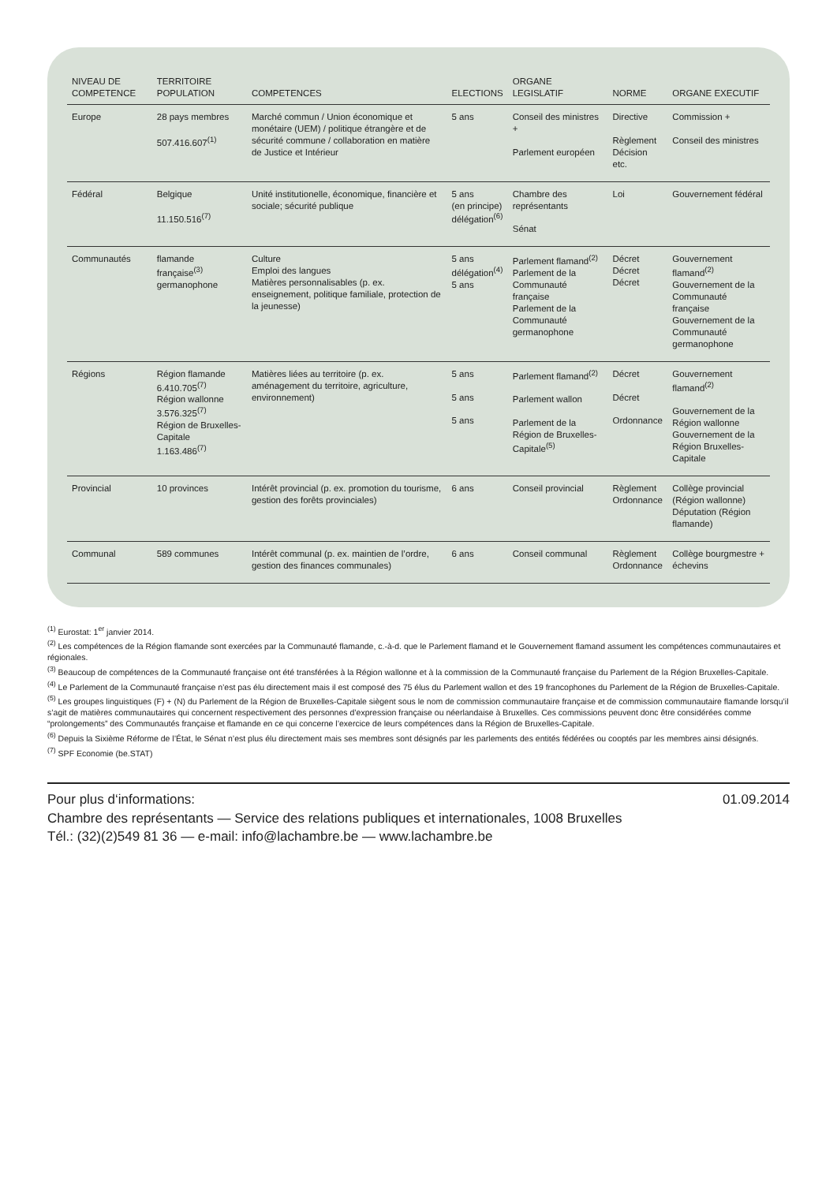| NIVEAU DE COMPETENCE | TERRITOIRE POPULATION | COMPETENCES | ELECTIONS | ORGANE LEGISLATIF | NORME | ORGANE EXECUTIF |
| --- | --- | --- | --- | --- | --- | --- |
| Europe | 28 pays membres 507.416.607<sup>(1)</sup> | Marché commun / Union économique et monétaire (UEM) / politique étrangère et de sécurité commune / collaboration en matière de Justice et Intérieur | 5 ans | Conseil des ministres + Parlement européen | Directive Règlement Décision etc. | Commission + Conseil des ministres |
| Fédéral | Belgique 11.150.516<sup>(7)</sup> | Unité institutionelle, économique, financière et sociale; sécurité publique | 5 ans (en principe) délégation<sup>(6)</sup> | Chambre des représentants Sénat | Loi | Gouvernement fédéral |
| Communautés | flamande française<sup>(3)</sup> germanophone | Culture Emploi des langues Matières personnalisables (p. ex. enseignement, politique familiale, protection de la jeunesse) | 5 ans délégation<sup>(4)</sup> 5 ans | Parlement flamand<sup>(2)</sup> Parlement de la Communauté française Parlement de la Communauté germanophone | Décret Décret Décret | Gouvernement flamand<sup>(2)</sup> Gouvernement de la Communauté française Gouvernement de la Communauté germanophone |
| Régions | Région flamande 6.410.705<sup>(7)</sup> Région wallonne 3.576.325<sup>(7)</sup> Région de Bruxelles-Capitale 1.163.486<sup>(7)</sup> | Matières liées au territoire (p. ex. aménagement du territoire, agriculture, environnement) | 5 ans 5 ans 5 ans | Parlement flamand<sup>(2)</sup> Parlement wallon Parlement de la Région de Bruxelles-Capitale<sup>(5)</sup> | Décret Décret Ordonnance | Gouvernement flamand<sup>(2)</sup> Gouvernement de la Région wallonne Gouvernement de la Région Bruxelles-Capitale |
| Provincial | 10 provinces | Intérêt provincial (p. ex. promotion du tourisme, gestion des forêts provinciales) | 6 ans | Conseil provincial | Règlement Ordonnance | Collège provincial (Région wallonne) Députation (Région flamande) |
| Communal | 589 communes | Intérêt communal (p. ex. maintien de l’ordre, gestion des finances communales) | 6 ans | Conseil communal | Règlement Ordonnance | Collège bourgmestre + échevins |
<sup>(1)</sup> Eurostat: 1<sup>er</sup> janvier 2014.
<sup>(2)</sup> Les compétences de la Région flamande sont exercées par la Communauté flamande, c.-à-d. que le Parlement flamand et le Gouvernement flamand assument les compétences communautaires et régionales.
<sup>(3)</sup> Beaucoup de compétences de la Communauté française ont été transférées à la Région wallonne et à la commission de la Communauté française du Parlement de la Région Bruxelles-Capitale.
<sup>(4)</sup> Le Parlement de la Communauté française n’est pas élu directement mais il est composé des 75 élus du Parlement wallon et des 19 francophones du Parlement de la Région de Bruxelles-Capitale.
<sup>(5)</sup> Les groupes linguistiques (F) + (N) du Parlement de la Région de Bruxelles-Capitale siègent sous le nom de commission communautaire française et de commission communautaire flamande lorsqu’il s’agit de matières communautaires qui concernent respectivement des personnes d’expression française ou néerlandaise à Bruxelles. Ces commissions peuvent donc être considérées comme “prolongements” des Communautés française et flamande en ce qui concerne l’exercice de leurs compétences dans la Région de Bruxelles-Capitale.
<sup>(6)</sup> Depuis la Sixième Réforme de l’État, le Sénat n’est plus élu directement mais ses membres sont désignés par les parlements des entités fédérées ou cooptés par les membres ainsi désignés.
<sup>(7)</sup> SPF Economie (be.STAT)
Pour plus d‘informations:
Chambre des représentants — Service des relations publiques et internationales, 1008 Bruxelles
Tél.: (32)(2)549 81 36 — e-mail: info@lachambre.be — www.lachambre.be
01.09.2014